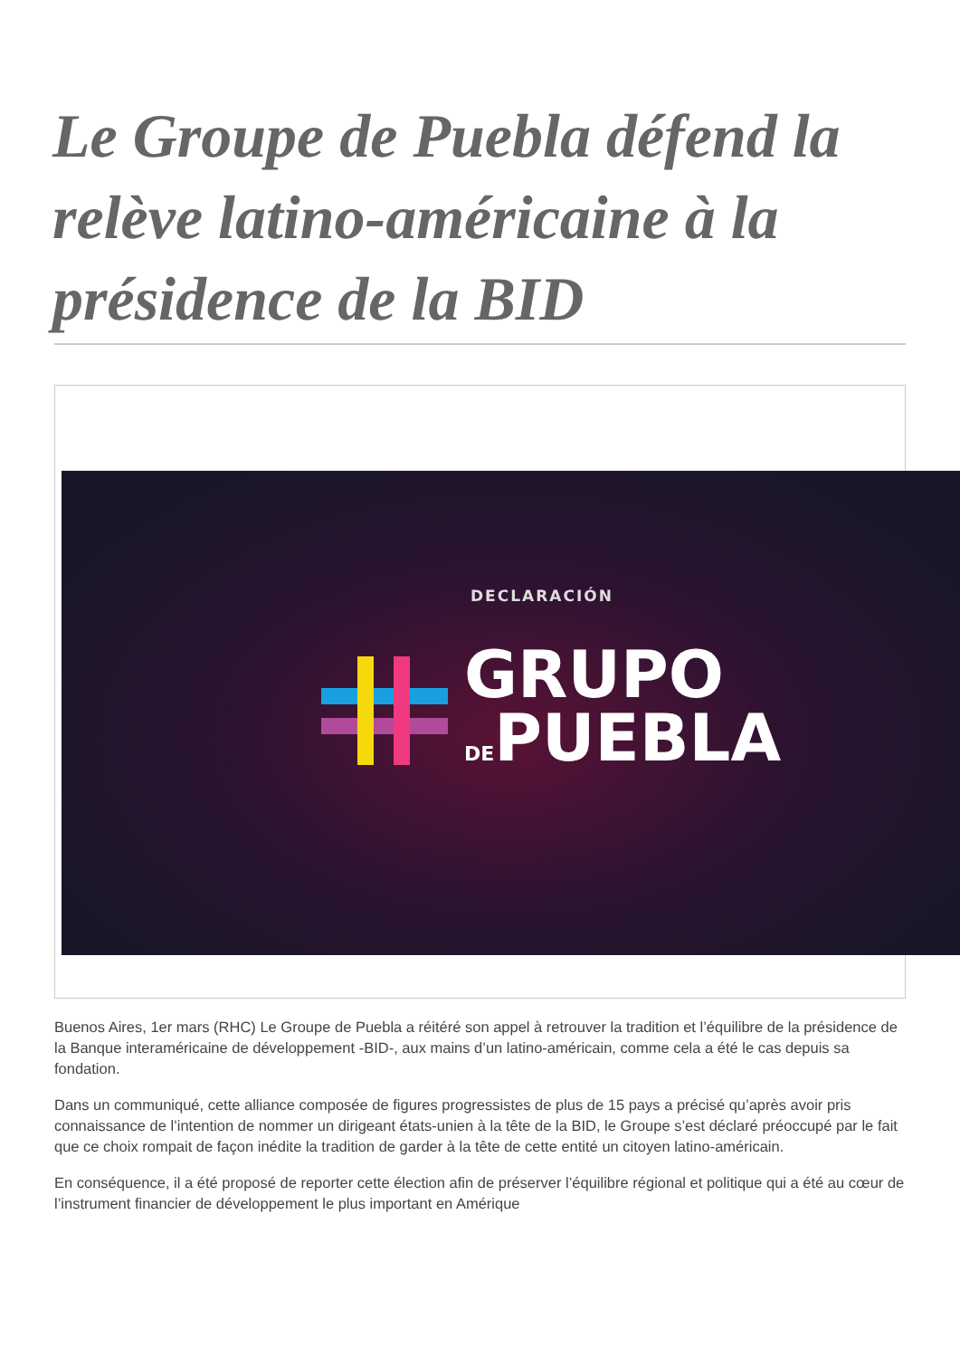Le Groupe de Puebla défend la relève latino-américaine à la présidence de la BID
DECLARACIÓN
GRUPO
DEPUEBLA
Buenos Aires, 1er mars (RHC) Le Groupe de Puebla a réitéré son appel à retrouver la tradition et l’équilibre de la présidence de la Banque interaméricaine de développement -BID-, aux mains d’un latino-américain, comme cela a été le cas depuis sa fondation.
Dans un communiqué, cette alliance composée de figures progressistes de plus de 15 pays a précisé qu’après avoir pris connaissance de l’intention de nommer un dirigeant états-unien à la tête de la BID, le Groupe s’est déclaré préoccupé par le fait que ce choix rompait de façon inédite la tradition de garder à la tête de cette entité un citoyen latino-américain.
En conséquence, il a été proposé de reporter cette élection afin de préserver l’équilibre régional et politique qui a été au cœur de l’instrument financier de développement le plus important en Amérique